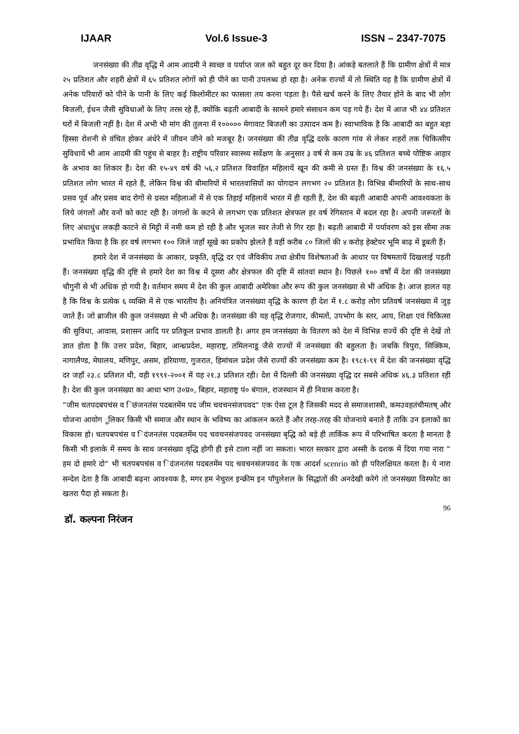IJAAR Vol.6 Issue-3 ISSN – 2347-7075
जनसंख्या की तीव्र वृद्धि में आम आदमी ने स्वच्छ व पर्याप्त जल को बहुत दूर कर दिया है। आंकड़े बतलाते हैं कि ग्रामीण क्षेत्रों में मात्र २५ प्रतिशत और शहरी क्षेत्रों में ६५ प्रतिशत लोगों को ही पीने का पानी उपलब्ध हो रहा है। अनेक राज्यों में तो स्थिति यह है कि ग्रामीण क्षेत्रों में अनेक परिवारों को पीने के पानी के लिए कई किलोमीटर का फासला तय करना पड़ता है। पैसे खर्च करने के लिए तैयार होने के बाद भी लोग बिजली, ईधन जैसी सुविधाओं के लिए तरस रहे हैं, क्योंकि बढ़ती आबादी के सामने हमारे संसाधन कम पड़ गये हैं। देश में आज भी ४४ प्रतिशत घरों में बिजली नहीं है। देश में अभी भी मांग की तुलना में १००००० मेगावाट बिजली का उत्पादन कम है। स्वाभाविक है कि आबादी का बहुत बड़ा हिस्सा रोशनी से वंचित होकर अंधेरे में जीवन जीने को मजबूर है। जनसंख्या की तीव्र वृद्धि दरके कारण गांव से लेकर शहरों तक चिकित्सीय सुविधायें भी आम आदमी की पहुंच से बाहर है। राष्ट्रीय परिवार स्वास्थ्य सर्वेक्षण के अनुसार ३ वर्ष से कम उम्र के ४६ प्रतिशत बच्चे पोष्टिक आहार के अभाव का शिकार हैं। देश की १५-४९ वर्ष की ५६.२ प्रतिशत विवाहित महिलायें खून की कमी से ग्रस्त हैं। विश्व की जनसंख्या के १६.५ प्रतिशत लोग भारत में रहते हैं, लेकिन विश्व की बीमारियों में भारतवासियों का योगदान लगभग २० प्रतिशत है। विभिन्न बीमारियों के साथ-साथ प्रसव पूर्व और प्रसव बाद रोगों से ग्रसत महिलाओं में से एक तिहाई महिलायें भारत में ही रहती हैं, देश की बढ़ती आबादी अपनी आवश्यकता के लिये जंगलों और वनों को काट रही है। जंगलों के कटने से लगभग एक प्रतिशत क्षेत्रफल हर वर्ष रेगिस्तान में बदल रहा है। अपनी जरूरतों के लिए अंधाधुंध लकड़ी काटने से मिट्टी में नमी कम हो रही है और भूजल स्वर तेजी से गिर रहा है। बढ़ती आबादी में पर्यावरण को इस सीमा तक प्रभावित किया है कि हर वर्ष लगभग १०० जिले जहाँ सूखे का प्रकोप झेलते हैं वहीं करीब ८० जिलों की ४ करोड़ हेक्टेयर भूमि बाढ़ में डूबती हैं।
हमारे देश में जनसंख्या के आकार, प्रकृति, वृद्धि दर एवं जैविकीय तथा क्षेत्रीय विशेषताओं के आधार पर विषमतायें दिखलाई पड़ती हैं। जनसंख्या वृद्धि की दृष्टि से हमारे देश का विश्व में दूसरा और क्षेत्रफल की दृष्टि में सांतवां स्थान है। पिछले १०० वर्षों में देश की जनसंख्या चौगुनी से भी अधिक हो गयी है। वर्तमान समय में देश की कुल आबादी अमेरिका और रूप की कुल जनसंख्या से भी अधिक है। आज हालत यह है कि विश्व के प्रत्येक ६ व्यक्ति में से एक भारतीय है। अनियंत्रित जनसंख्या वृद्धि के कारण ही देश में १.८ करोड़ लोग प्रतिवर्ष जनसंख्या में जुड़ जाते हैं। जो ब्राजील की कुल जनंसख्या से भी अधिक है। जनसंख्या की यह वृद्धि रोजगार, कीमतों, उपभोग के स्तर, आय, शिक्षा एवं चिकित्सा की सुविधा, आवास, प्रशासन आदि पर प्रतिकूल प्रभाव डालती है। अगर हम जनसंख्या के वितरण को देश में विभिन्न राज्यें की दृष्टि से देखें तो ज्ञात होता है कि उत्तर प्रदेश, बिहार, आन्ध्रप्रदेश, महाराष्ट्र, तमिलनाडू जैसे राज्यों में जनसंख्या की बहुलता है। जबकि त्रिपुरा, सिक्किम, नागालैण्ड, मेघालय, मणिपुर, असम, हरियाणा, गुजरात, हिमांचल प्रदेश जैसे राज्यों की जनसंख्या कम है। १९८१-९१ में देश की जनसंख्या वृद्धि दर जहाँ २३.८ प्रतिशत थी, वही १९९१-२००१ में यह २१.३ प्रतिशत रही। देश में दिल्ली की जनसंख्या वृद्धि दर सबसे अधिक ४६.३ प्रतिशत रही है। देश की कुल जनसंख्या का आधा भाग उ०प्र०, बिहार, महाराष्ट्र पं० बंगाल, राजस्थान में ही निवास करता है।
“जीम चतपदबपचंस व िछंजनतंस पदबतमेंम पद जीम चवचनसंजपवद“ एक ऐसा टूल है जिसकी मदद से समाजशास्त्री, कमउवहतंचीमतष् और योजना आयोग ूलिकर किसी भी समाज और स्थान के भविष्य का आंकलन करते हैं और तरह-तरह की योजनाये बनाते हैं ताकि उन इलाकों का विकास हो। चतपबपचंस व िदंजनतंस पदबतमेंम पद चवचनसंजपवद जनसंख्या बृद्धि को बड़े ही तार्किक रूप में परिभाषित करता है मानता है किसी भी इलाके में समय के साथ जनसंख्या वृद्धि होगी ही इसे टाला नहीं जा सकता। भारत सरकार द्वारा अस्सी के दशक में दिया गया नारा “ हम दो हमारे दो“ भी चतपबपचंस व िदंजनतंस पदबतमेंम पद चवचनसंजपवद के एक आदर्श scenrio को ही परिलक्षियत करता है। ये नारा सन्देश देता है कि आबादी बढ़ना आवश्यक है, मगर हम नेचुरल इन्क्रीम इन पॉपुलेशल के सिद्धांतों की अनदेखी करेगे तो जनसंख्या विस्फोट का खतरा पैदा हो सकता है।
96
डॉ. कल्पना निरंजन